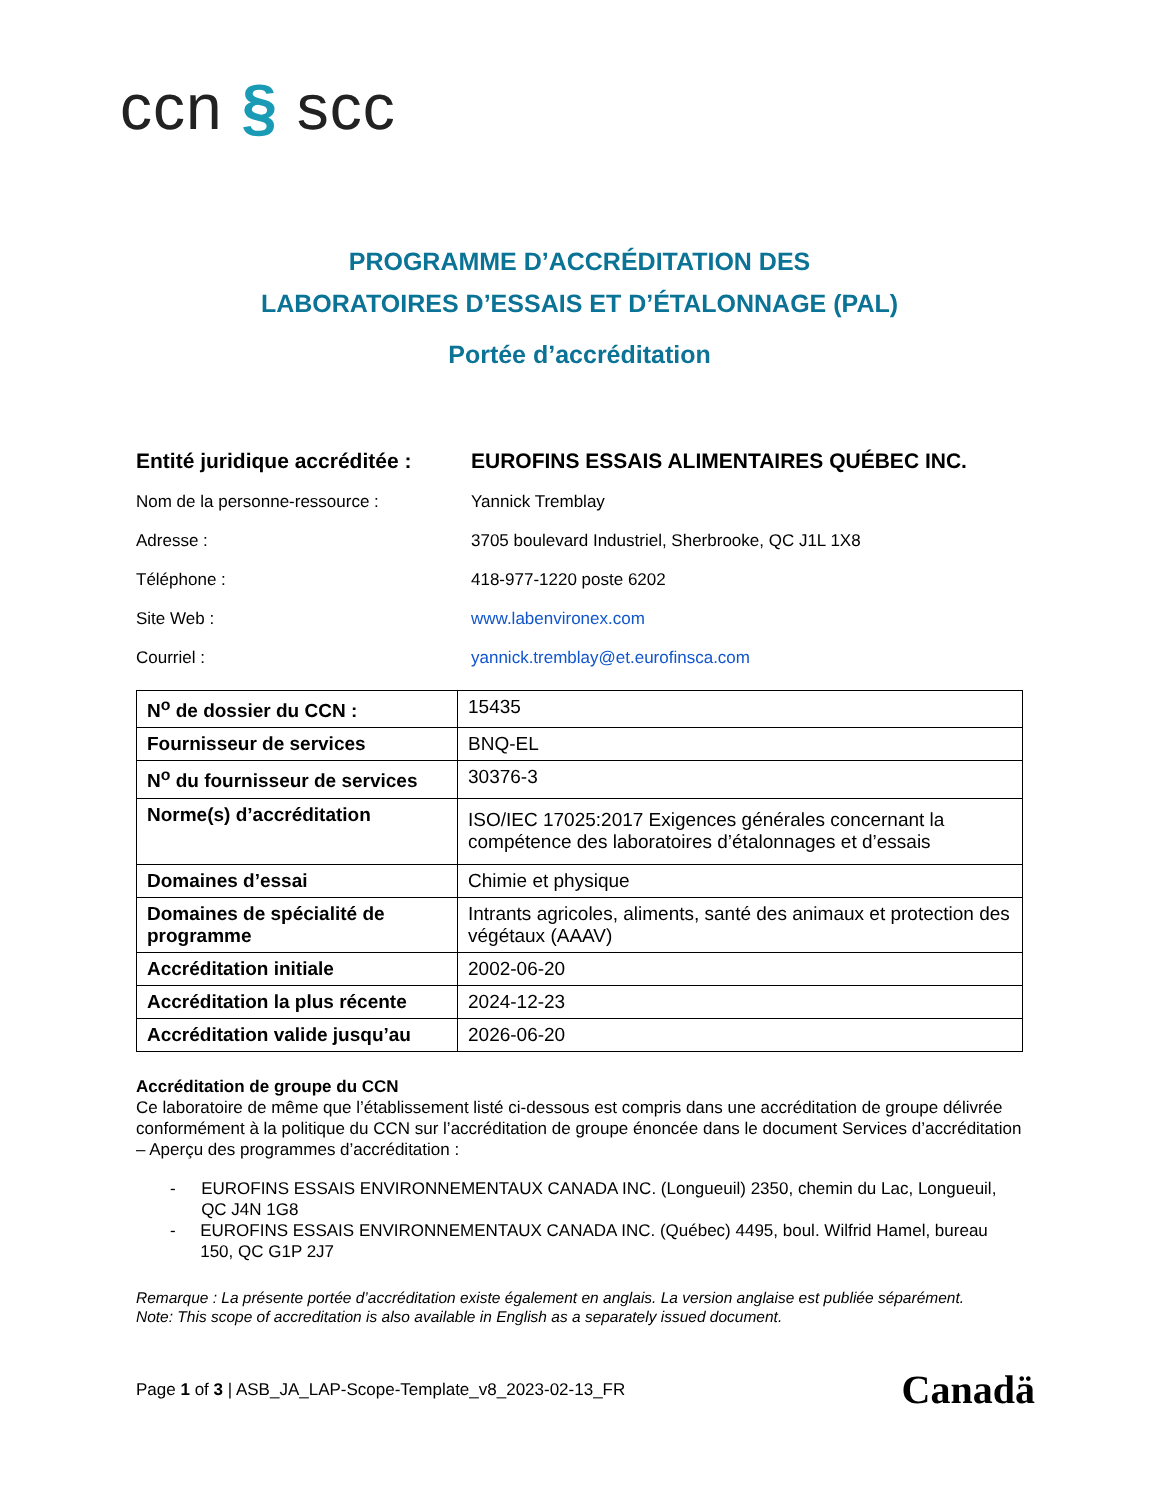ccn § scc
PROGRAMME D’ACCRÉDITATION DES
LABORATOIRES D’ESSAIS ET D’ÉTALONNAGE (PAL)
Portée d’accréditation
Entité juridique accréditée :
EUROFINS ESSAIS ALIMENTAIRES QUÉBEC INC.
Nom de la personne-ressource : Yannick Tremblay
Adresse : 3705 boulevard Industriel, Sherbrooke, QC J1L 1X8
Téléphone : 418-977-1220 poste 6202
Site Web : www.labenvironex.com
Courriel : yannick.tremblay@et.eurofinsca.com
| N<sup>o</sup> de dossier du CCN : | 15435 |
| Fournisseur de services | BNQ-EL |
| N<sup>o</sup> du fournisseur de services | 30376-3 |
| Norme(s) d’accréditation | ISO/IEC 17025:2017 Exigences générales concernant la compétence des laboratoires d’étalonnages et d’essais |
| Domaines d’essai | Chimie et physique |
| Domaines de spécialité de programme | Intrants agricoles, aliments, santé des animaux et protection des végétaux (AAAV) |
| Accréditation initiale | 2002-06-20 |
| Accréditation la plus récente | 2024-12-23 |
| Accréditation valide jusqu’au | 2026-06-20 |
Accréditation de groupe du CCN
Ce laboratoire de même que l’établissement listé ci-dessous est compris dans une accréditation de groupe délivrée conformément à la politique du CCN sur l’accréditation de groupe énoncée dans le document Services d’accréditation – Aperçu des programmes d’accréditation :
- EUROFINS ESSAIS ENVIRONNEMENTAUX CANADA INC. (Longueuil) 2350, chemin du Lac, Longueuil, QC J4N 1G8
- EUROFINS ESSAIS ENVIRONNEMENTAUX CANADA INC. (Québec) 4495, boul. Wilfrid Hamel, bureau 150, QC G1P 2J7
Remarque : La présente portée d’accréditation existe également en anglais. La version anglaise est publiée séparément.
Note: This scope of accreditation is also available in English as a separately issued document.
Page 1 of 3 | ASB_JA_LAP-Scope-Template_v8_2023-02-13_FR
Canadä